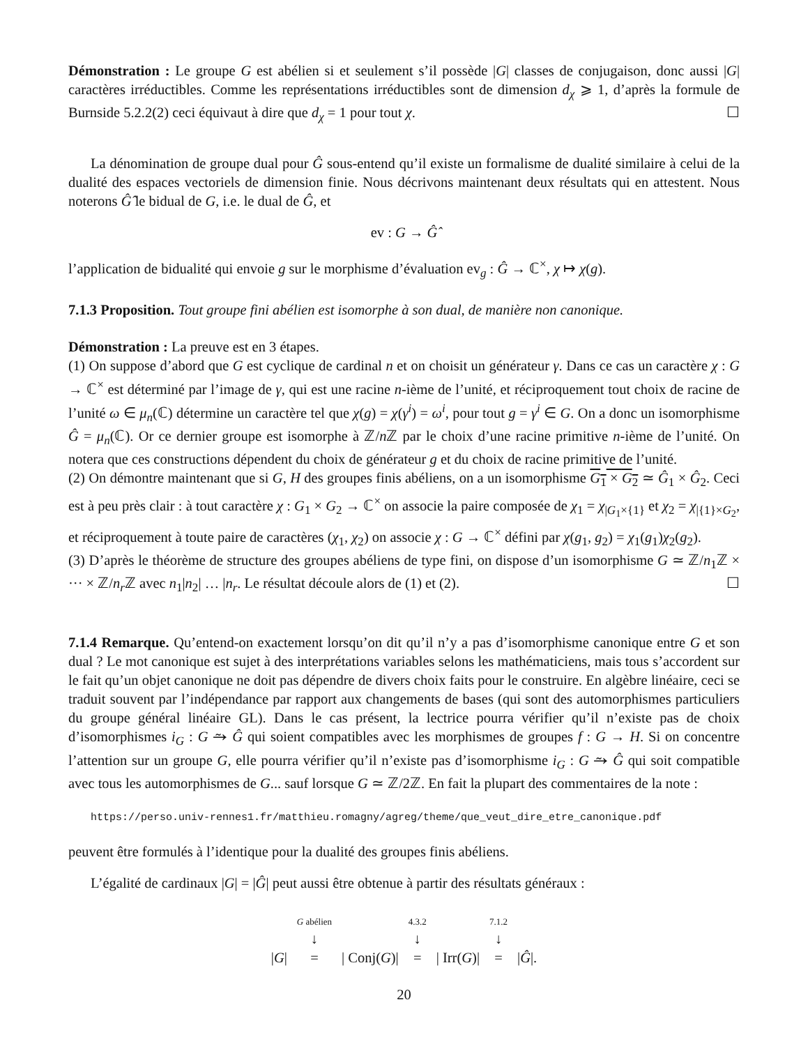Démonstration : Le groupe G est abélien si et seulement s’il possède |G| classes de conjugaison, donc aussi |G| caractères irréductibles. Comme les représentations irréductibles sont de dimension d<sub>χ</sub> ⩾ 1, d’après la formule de Burnside 5.2.2(2) ceci équivaut à dire que d<sub>χ</sub> = 1 pour tout χ. ☐
La dénomination de groupe dual pour Ĝ sous-entend qu’il existe un formalisme de dualité similaire à celui de la dualité des espaces vectoriels de dimension finie. Nous décrivons maintenant deux résultats qui en attestent. Nous noterons Ĝ̂ le bidual de G, i.e. le dual de Ĝ, et
ev : G → Ĝ̂
l’application de bidualité qui envoie g sur le morphisme d’évaluation ev<sub>g</sub> : Ĝ → ℂ<sup>×</sup>, χ ↦ χ(g).
7.1.3 Proposition. Tout groupe fini abélien est isomorphe à son dual, de manière non canonique.
Démonstration : La preuve est en 3 étapes.
(1) On suppose d’abord que G est cyclique de cardinal n et on choisit un générateur γ. Dans ce cas un caractère χ : G → ℂ<sup>×</sup> est déterminé par l’image de γ, qui est une racine n-ième de l’unité, et réciproquement tout choix de racine de l’unité ω ∈ μ<sub>n</sub>(ℂ) détermine un caractère tel que χ(g) = χ(γ<sup>i</sup>) = ω<sup>i</sup>, pour tout g = γ<sup>i</sup> ∈ G. On a donc un isomorphisme Ĝ = μ<sub>n</sub>(ℂ). Or ce dernier groupe est isomorphe à ℤ/n ℤ par le choix d’une racine primitive n-ième de l’unité. On notera que ces constructions dépendent du choix de générateur g et du choix de racine primitive de l’unité.
(2) On démontre maintenant que si G, H des groupes finis abéliens, on a un isomorphisme G<sub>1</sub> × G<sub>2</sub> ≃ Ĝ<sub>1</sub> × Ĝ<sub>2</sub>. Ceci est à peu près clair : à tout caractère χ : G<sub>1</sub> × G<sub>2</sub> → ℂ<sup>×</sup> on associe la paire composée de χ<sub>1</sub> = χ<sub>|G<sub>1</sub>×{1}</sub> et χ<sub>2</sub> = χ<sub>|{1}×G<sub>2</sub></sub>, et réciproquement à toute paire de caractères (χ<sub>1</sub>, χ<sub>2</sub>) on associe χ : G → ℂ<sup>×</sup> défini par χ(g<sub>1</sub>, g<sub>2</sub>) = χ<sub>1</sub>(g<sub>1</sub>)χ<sub>2</sub>(g<sub>2</sub>).
(3) D’après le théorème de structure des groupes abéliens de type fini, on dispose d’un isomorphisme G ≃ ℤ/n<sub>1</sub>ℤ × ··· × ℤ/n<sub>r</sub> ℤ avec n<sub>1</sub>|n<sub>2</sub>| … |n<sub>r</sub>. Le résultat découle alors de (1) et (2). ☐
7.1.4 Remarque. Qu’entend-on exactement lorsqu’on dit qu’il n’y a pas d’isomorphisme canonique entre G et son dual ? Le mot canonique est sujet à des interprétations variables selons les mathématiciens, mais tous s’accordent sur le fait qu’un objet canonique ne doit pas dépendre de divers choix faits pour le construire. En algèbre linéaire, ceci se traduit souvent par l’indépendance par rapport aux changements de bases (qui sont des automorphismes particuliers du groupe général linéaire GL). Dans le cas présent, la lectrice pourra vérifier qu’il n’existe pas de choix d’isomorphismes i<sub>G</sub> : G ⥲ Ĝ qui soient compatibles avec les morphismes de groupes f : G → H. Si on concentre l’attention sur un groupe G, elle pourra vérifier qu’il n’existe pas d’isomorphisme i<sub>G</sub> : G ⥲ Ĝ qui soit compatible avec tous les automorphismes de G... sauf lorsque G ≃ ℤ/2ℤ. En fait la plupart des commentaires de la note :
https://perso.univ-rennes1.fr/matthieu.romagny/agreg/theme/que_veut_dire_etre_canonique.pdf
peuvent être formulés à l’identique pour la dualité des groupes finis abéliens.
L’égalité de cardinaux |G| = |Ĝ| peut aussi être obtenue à partir des résultats généraux :
|G| G abélien
↓
= | Conj(G)| 4.3.2
↓
= | Irr(G)| 7.1.2
↓
= |Ĝ|.
20